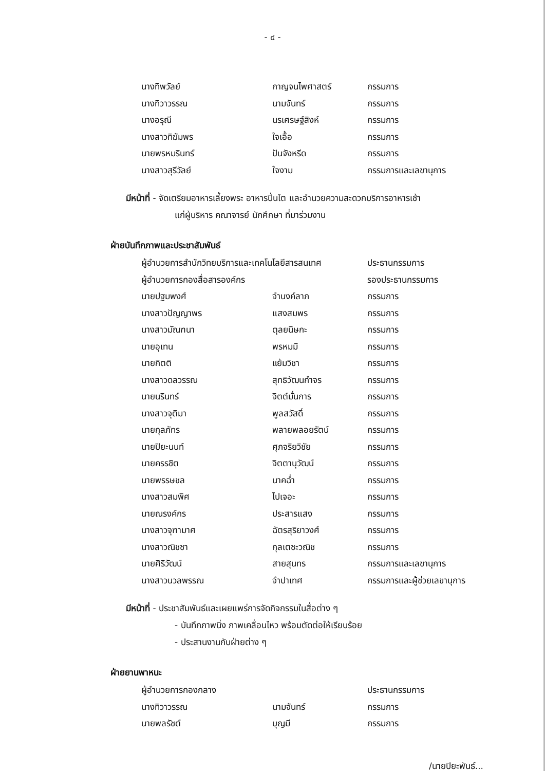- ๔ -
| นางทิพวัลย์ | กาญจนไพศาสตร์ | กรรมการ |
| นางทิวาวรรณ | นามจันทร์ | กรรมการ |
| นางอรุณี | นรเศรษฐ์สิงห์ | กรรมการ |
| นางสาวทิฆัมพร | ใจเอื้อ | กรรมการ |
| นายพรหมรินทร์ | ปันจังหรีด | กรรมการ |
| นางสาวสุรีวัลย์ | ใจงาม | กรรมการและเลขานุการ |
มีหน้าที่ - จัดเตรียมอาหารเลี้ยงพระ อาหารปิ่นโต และอำนวยความสะดวกบริการอาหารเช้า
แก่ผู้บริหาร คณาจารย์ นักศึกษา ที่มาร่วมงาน
ฝ่ายบันทึกภาพและประชาสัมพันธ์
| ผู้อำนวยการสำนักวิทยบริการและเทคโนโลยีสารสนเทศ | | ประธานกรรมการ |
| ผู้อำนวยการกองสื่อสารองค์กร | | รองประธานกรรมการ |
| นายปฐมพงศ์ | จำนงค์ลาภ | กรรมการ |
| นางสาวปัญญาพร | แสงสมพร | กรรมการ |
| นางสาวมัณฑนา | ตุลยนิษกะ | กรรมการ |
| นายอุเทน | พรหมมิ | กรรมการ |
| นายกิตติ | แย้มวิชา | กรรมการ |
| นางสาวดลวรรณ | สุทธิวัฒนกำจร | กรรมการ |
| นายนรินทร์ | จิตต์มั่นการ | กรรมการ |
| นางสาวจุติมา | พูลสวัสดิ์ | กรรมการ |
| นายกุลภัทร | พลายพลอยรัตน์ | กรรมการ |
| นายปิยะนนท์ | ศุภจริยวิชัย | กรรมการ |
| นายครรชิต | จิตตานุวัฒน์ | กรรมการ |
| นายพรรษชล | นาคฉ่ำ | กรรมการ |
| นางสาวสมพิศ | ไปเจอะ | กรรมการ |
| นายณรงค์กร | ประสารแสง | กรรมการ |
| นางสาวจุฑามาศ | ฉัตรสุริยาวงศ์ | กรรมการ |
| นางสาวณิชชา | กุลเตชะวณิช | กรรมการ |
| นายศิริวัฒน์ | สายสุนทร | กรรมการและเลขานุการ |
| นางสาวนวลพรรณ | จำปาเทศ | กรรมการและผู้ช่วยเลขานุการ |
มีหน้าที่ - ประชาสัมพันธ์และเผยแพร่การจัดกิจกรรมในสื่อต่าง ๆ
- บันทึกภาพนิ่ง ภาพเคลื่อนไหว พร้อมตัดต่อให้เรียบร้อย
- ประสานงานกับฝ่ายต่าง ๆ
ฝ่ายยานพาหนะ
| ผู้อำนวยการกองกลาง | | ประธานกรรมการ |
| นางทิวาวรรณ | นามจันทร์ | กรรมการ |
| นายพลรัชต์ | บุญมี | กรรมการ |
/นายปิยะพันธ์...